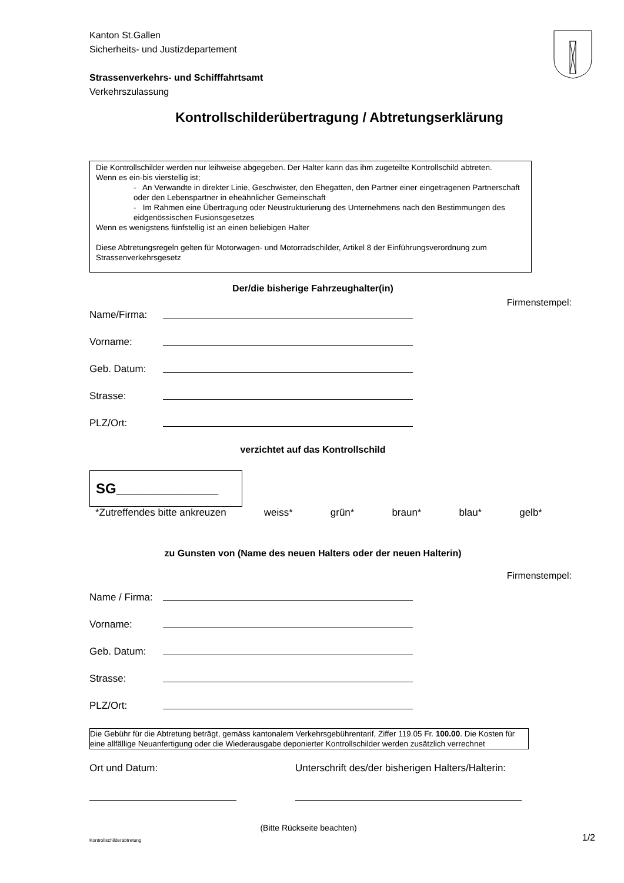Kanton St.Gallen
Sicherheits- und Justizdepartement
Strassenverkehrs- und Schifffahrtsamt
Verkehrszulassung
Kontrollschilderübertragung / Abtretungserklärung
Die Kontrollschilder werden nur leihweise abgegeben. Der Halter kann das ihm zugeteilte Kontrollschild abtreten.
Wenn es ein-bis vierstellig ist;
- An Verwandte in direkter Linie, Geschwister, den Ehegatten, den Partner einer eingetragenen Partnerschaft oder den Lebenspartner in eheähnlicher Gemeinschaft
- Im Rahmen eine Übertragung oder Neustrukturierung des Unternehmens nach den Bestimmungen des eidgenössischen Fusionsgesetzes
Wenn es wenigstens fünfstellig ist an einen beliebigen Halter
Diese Abtretungsregeln gelten für Motorwagen- und Motorradschilder, Artikel 8 der Einführungsverordnung zum Strassenverkehrsgesetz
Der/die bisherige Fahrzeughalter(in)
Firmenstempel:
Name/Firma:
Vorname:
Geb. Datum:
Strasse:
PLZ/Ort:
verzichtet auf das Kontrollschild
SG_____________
*Zutreffendes bitte ankreuzen weiss* grün* braun* blau* gelb*
zu Gunsten von (Name des neuen Halters oder der neuen Halterin)
Firmenstempel:
Name / Firma:
Vorname:
Geb. Datum:
Strasse:
PLZ/Ort:
Die Gebühr für die Abtretung beträgt, gemäss kantonalem Verkehrsgebührentarif, Ziffer 119.05 Fr. 100.00. Die Kosten für eine allfällige Neuanfertigung oder die Wiederausgabe deponierter Kontrollschilder werden zusätzlich verrechnet
Ort und Datum: Unterschrift des/der bisherigen Halters/Halterin:
(Bitte Rückseite beachten)
Kontrollschilderabtretung 1/2